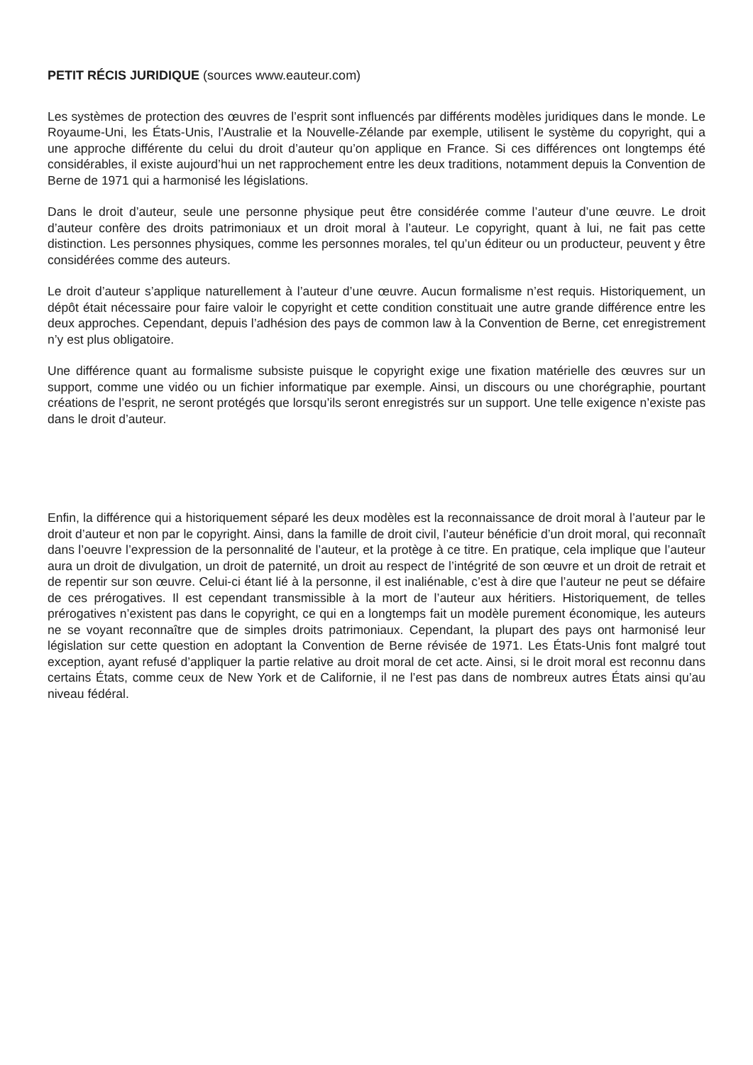PETIT RÉCIS JURIDIQUE (sources www.eauteur.com)
Les systèmes de protection des œuvres de l’esprit sont influencés par différents modèles juridiques dans le monde. Le Royaume-Uni, les États-Unis, l’Australie et la Nouvelle-Zélande par exemple, utilisent le système du copyright, qui a une approche différente du celui du droit d’auteur qu’on applique en France. Si ces différences ont longtemps été considérables, il existe aujourd’hui un net rapprochement entre les deux traditions, notamment depuis la Convention de Berne de 1971 qui a harmonisé les législations.
Dans le droit d’auteur, seule une personne physique peut être considérée comme l’auteur d’une œuvre. Le droit d’auteur confère des droits patrimoniaux et un droit moral à l’auteur. Le copyright, quant à lui, ne fait pas cette distinction. Les personnes physiques, comme les personnes morales, tel qu’un éditeur ou un producteur, peuvent y être considérées comme des auteurs.
Le droit d’auteur s’applique naturellement à l’auteur d’une œuvre. Aucun formalisme n’est requis. Historiquement, un dépôt était nécessaire pour faire valoir le copyright et cette condition constituait une autre grande différence entre les deux approches. Cependant, depuis l’adhésion des pays de common law à la Convention de Berne, cet enregistrement n’y est plus obligatoire.
Une différence quant au formalisme subsiste puisque le copyright exige une fixation matérielle des œuvres sur un support, comme une vidéo ou un fichier informatique par exemple. Ainsi, un discours ou une chorégraphie, pourtant créations de l’esprit, ne seront protégés que lorsqu’ils seront enregistrés sur un support. Une telle exigence n’existe pas dans le droit d’auteur.
Enfin, la différence qui a historiquement séparé les deux modèles est la reconnaissance de droit moral à l’auteur par le droit d’auteur et non par le copyright. Ainsi, dans la famille de droit civil, l’auteur bénéficie d’un droit moral, qui reconnaît dans l’oeuvre l’expression de la personnalité de l’auteur, et la protège à ce titre. En pratique, cela implique que l’auteur aura un droit de divulgation, un droit de paternité, un droit au respect de l’intégrité de son œuvre et un droit de retrait et de repentir sur son œuvre. Celui-ci étant lié à la personne, il est inaliénable, c’est à dire que l’auteur ne peut se défaire de ces prérogatives. Il est cependant transmissible à la mort de l’auteur aux héritiers. Historiquement, de telles prérogatives n’existent pas dans le copyright, ce qui en a longtemps fait un modèle purement économique, les auteurs ne se voyant reconnaître que de simples droits patrimoniaux. Cependant, la plupart des pays ont harmonisé leur législation sur cette question en adoptant la Convention de Berne révisée de 1971. Les États-Unis font malgré tout exception, ayant refusé d’appliquer la partie relative au droit moral de cet acte. Ainsi, si le droit moral est reconnu dans certains États, comme ceux de New York et de Californie, il ne l’est pas dans de nombreux autres États ainsi qu’au niveau fédéral.